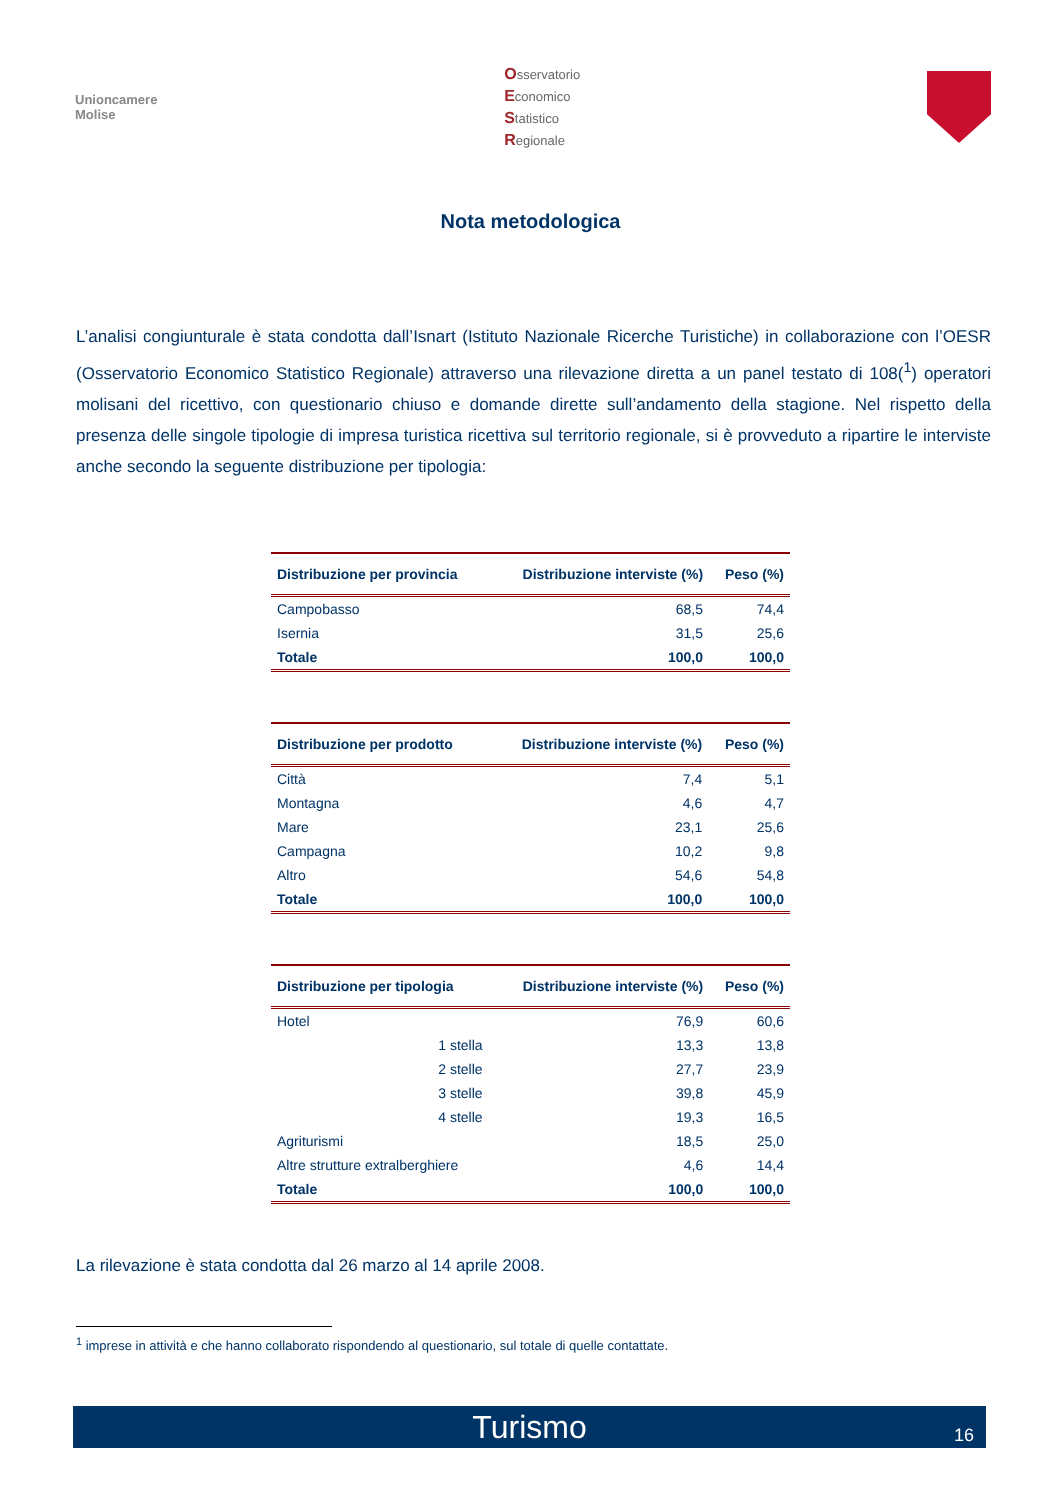Unioncamere
Molise
Osservatorio
Economico
Statistico
Regionale
Nota metodologica
L’analisi congiunturale è stata condotta dall’Isnart (Istituto Nazionale Ricerche Turistiche) in collaborazione con l’OESR (Osservatorio Economico Statistico Regionale) attraverso una rilevazione diretta a un panel testato di 108(<sup>1</sup>) operatori molisani del ricettivo, con questionario chiuso e domande dirette sull’andamento della stagione. Nel rispetto della presenza delle singole tipologie di impresa turistica ricettiva sul territorio regionale, si è provveduto a ripartire le interviste anche secondo la seguente distribuzione per tipologia:
| Distribuzione per provincia | Distribuzione interviste (%) | Peso (%) |
| --- | --- | --- |
| Campobasso | 68,5 | 74,4 |
| Isernia | 31,5 | 25,6 |
| Totale | 100,0 | 100,0 |
| Distribuzione per prodotto | Distribuzione interviste (%) | Peso (%) |
| --- | --- | --- |
| Città | 7,4 | 5,1 |
| Montagna | 4,6 | 4,7 |
| Mare | 23,1 | 25,6 |
| Campagna | 10,2 | 9,8 |
| Altro | 54,6 | 54,8 |
| Totale | 100,0 | 100,0 |
| Distribuzione per tipologia | Distribuzione interviste (%) | Peso (%) |
| --- | --- | --- |
| Hotel | 76,9 | 60,6 |
| 1 stella | 13,3 | 13,8 |
| 2 stelle | 27,7 | 23,9 |
| 3 stelle | 39,8 | 45,9 |
| 4 stelle | 19,3 | 16,5 |
| Agriturismi | 18,5 | 25,0 |
| Altre strutture extralberghiere | 4,6 | 14,4 |
| Totale | 100,0 | 100,0 |
La rilevazione è stata condotta dal 26 marzo al 14 aprile 2008.
<sup>1</sup> imprese in attività e che hanno collaborato rispondendo al questionario, sul totale di quelle contattate.
Turismo 16